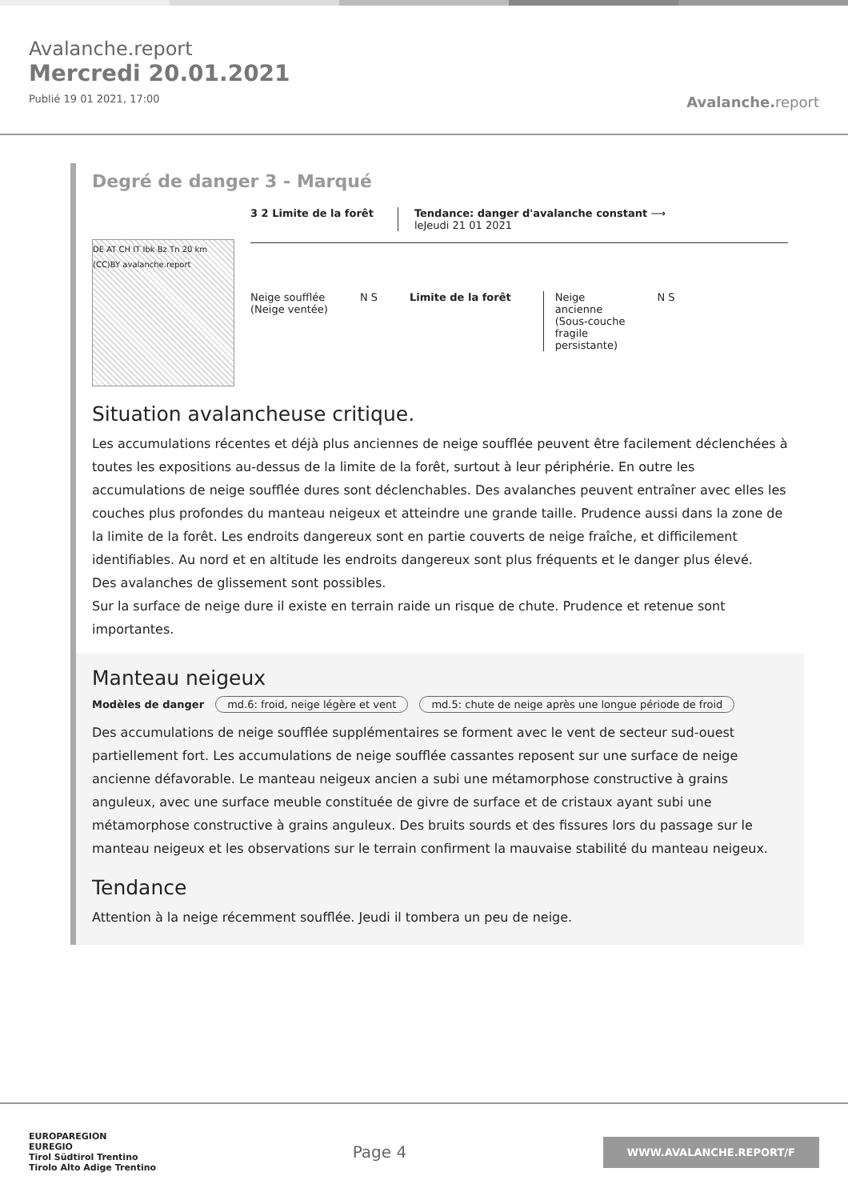Avalanche.report
Mercredi 20.01.2021
Publié 19 01 2021, 17:00
Avalanche. report
Degré de danger 3 - Marqué
DE AT CH IT Ibk Bz Tn 20 km (CC)BY avalanche.report
3 2 Limite de la forêt Tendance: danger d'avalanche constant ⟶
leJeudi 21 01 2021
Neige soufflée
(Neige ventée)
N S Limite de la forêt Neige
ancienne
(Sous-couche
fragile
persistante)
N S
Situation avalancheuse critique.
Les accumulations récentes et déjà plus anciennes de neige soufflée peuvent être facilement déclenchées à toutes les expositions au-dessus de la limite de la forêt, surtout à leur périphérie. En outre les accumulations de neige soufflée dures sont déclenchables. Des avalanches peuvent entraîner avec elles les couches plus profondes du manteau neigeux et atteindre une grande taille. Prudence aussi dans la zone de la limite de la forêt. Les endroits dangereux sont en partie couverts de neige fraîche, et difficilement identifiables. Au nord et en altitude les endroits dangereux sont plus fréquents et le danger plus élevé.
Des avalanches de glissement sont possibles.
Sur la surface de neige dure il existe en terrain raide un risque de chute. Prudence et retenue sont importantes.
Manteau neigeux
Modèles de danger md.6: froid, neige légère et vent md.5: chute de neige après une longue période de froid
Des accumulations de neige soufflée supplémentaires se forment avec le vent de secteur sud-ouest partiellement fort. Les accumulations de neige soufflée cassantes reposent sur une surface de neige ancienne défavorable. Le manteau neigeux ancien a subi une métamorphose constructive à grains anguleux, avec une surface meuble constituée de givre de surface et de cristaux ayant subi une métamorphose constructive à grains anguleux. Des bruits sourds et des fissures lors du passage sur le manteau neigeux et les observations sur le terrain confirment la mauvaise stabilité du manteau neigeux.
Tendance
Attention à la neige récemment soufflée. Jeudi il tombera un peu de neige.
EUROPAREGION
EUREGIO
Tirol Südtirol Trentino
Tirolo Alto Adige Trentino
Page 4
WWW.AVALANCHE.REPORT/F